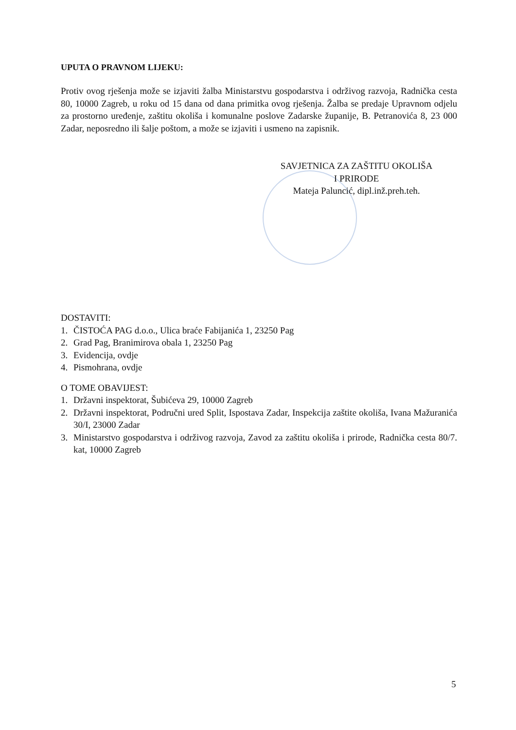UPUTA O PRAVNOM LIJEKU:
Protiv ovog rješenja može se izjaviti žalba Ministarstvu gospodarstva i održivog razvoja, Radnička cesta 80, 10000 Zagreb, u roku od 15 dana od dana primitka ovog rješenja. Žalba se predaje Upravnom odjelu za prostorno uređenje, zaštitu okoliša i komunalne poslove Zadarske županije, B. Petranovića 8, 23 000 Zadar, neposredno ili šalje poštom, a može se izjaviti i usmeno na zapisnik.
SAVJETNICA ZA ZAŠTITU OKOLIŠA
I PRIRODE
Mateja Paluncić, dipl.inž.preh.teh.
DOSTAVITI:
1. ČISTOĆA PAG d.o.o., Ulica braće Fabijanića 1, 23250 Pag
2. Grad Pag, Branimirova obala 1, 23250 Pag
3. Evidencija, ovdje
4. Pismohrana, ovdje
O TOME OBAVIJEST:
1. Državni inspektorat, Šubićeva 29, 10000 Zagreb
2. Državni inspektorat, Područni ured Split, Ispostava Zadar, Inspekcija zaštite okoliša, Ivana Mažuranića 30/I, 23000 Zadar
3. Ministarstvo gospodarstva i održivog razvoja, Zavod za zaštitu okoliša i prirode, Radnička cesta 80/7. kat, 10000 Zagreb
5